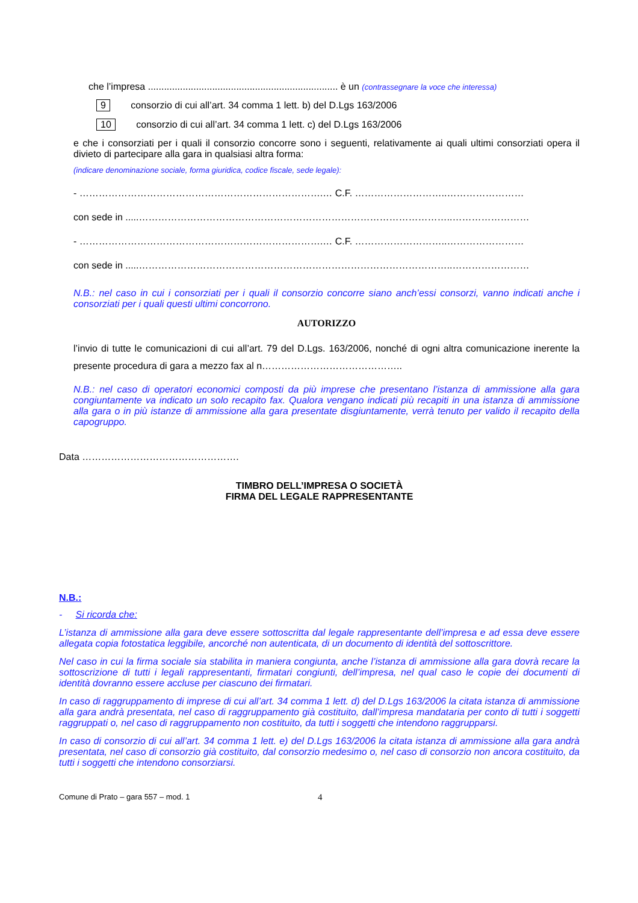che l’impresa ....................................................................... è un (contrassegnare la voce che interessa)
9 consorzio di cui all’art. 34 comma 1 lett. b) del D.Lgs 163/2006
10 consorzio di cui all’art. 34 comma 1 lett. c) del D.Lgs 163/2006
e che i consorziati per i quali il consorzio concorre sono i seguenti, relativamente ai quali ultimi consorziati opera il divieto di partecipare alla gara in qualsiasi altra forma:
(indicare denominazione sociale, forma giuridica, codice fiscale, sede legale):
- ………………………………………………………………….… C.F. ………………………..……………………
con sede in .....……………………………………………………………………………………..……………………
- ………………………………………………………………….… C.F. ………………………..……………………
con sede in .....……………………………………………………………………………………..……………………
N.B.: nel caso in cui i consorziati per i quali il consorzio concorre siano anch’essi consorzi, vanno indicati anche i consorziati per i quali questi ultimi concorrono.
AUTORIZZO
l’invio di tutte le comunicazioni di cui all’art. 79 del D.Lgs. 163/2006, nonché di ogni altra comunicazione inerente la presente procedura di gara a mezzo fax al n……………………………………..
N.B.: nel caso di operatori economici composti da più imprese che presentano l’istanza di ammissione alla gara congiuntamente va indicato un solo recapito fax. Qualora vengano indicati più recapiti in una istanza di ammissione alla gara o in più istanze di ammissione alla gara presentate disgiuntamente, verrà tenuto per valido il recapito della capogruppo.
Data ………………………………………….
TIMBRO DELL’IMPRESA O SOCIETÀ
FIRMA DEL LEGALE RAPPRESENTANTE
N.B.:
- Si ricorda che:
L’istanza di ammissione alla gara deve essere sottoscritta dal legale rappresentante dell’impresa e ad essa deve essere allegata copia fotostatica leggibile, ancorché non autenticata, di un documento di identità del sottoscrittore.
Nel caso in cui la firma sociale sia stabilita in maniera congiunta, anche l’istanza di ammissione alla gara dovrà recare la sottoscrizione di tutti i legali rappresentanti, firmatari congiunti, dell’impresa, nel qual caso le copie dei documenti di identità dovranno essere accluse per ciascuno dei firmatari.
In caso di raggruppamento di imprese di cui all’art. 34 comma 1 lett. d) del D.Lgs 163/2006 la citata istanza di ammissione alla gara andrà presentata, nel caso di raggruppamento già costituito, dall’impresa mandataria per conto di tutti i soggetti raggruppati o, nel caso di raggruppamento non costituito, da tutti i soggetti che intendono raggrupparsi.
In caso di consorzio di cui all’art. 34 comma 1 lett. e) del D.Lgs 163/2006 la citata istanza di ammissione alla gara andrà presentata, nel caso di consorzio già costituito, dal consorzio medesimo o, nel caso di consorzio non ancora costituito, da tutti i soggetti che intendono consorziarsi.
Comune di Prato – gara 557 – mod. 1 4